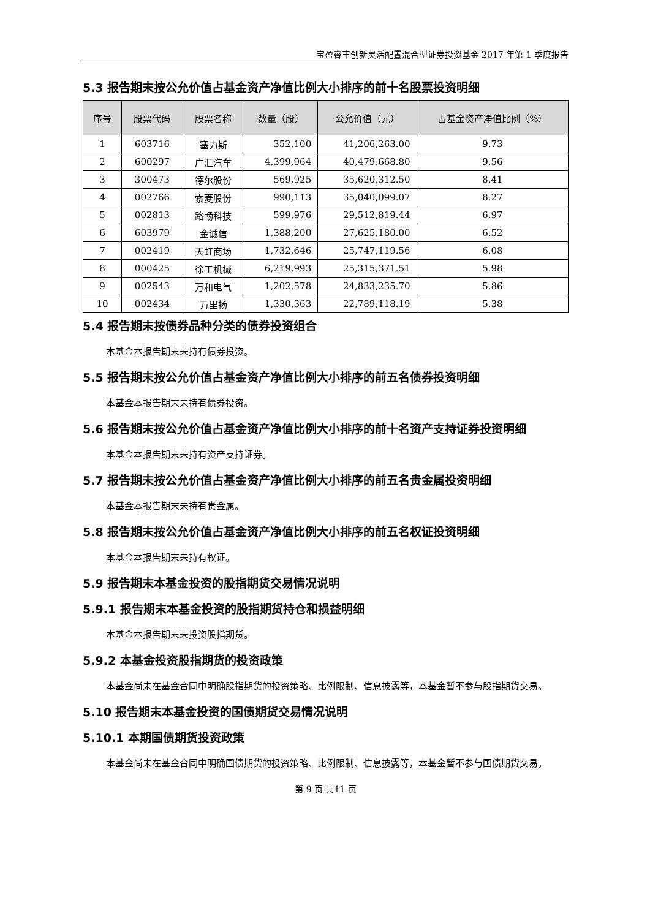宝盈睿丰创新灵活配置混合型证券投资基金 2017 年第 1 季度报告
5.3 报告期末按公允价值占基金资产净值比例大小排序的前十名股票投资明细
| 序号 | 股票代码 | 股票名称 | 数量（股） | 公允价值（元） | 占基金资产净值比例（%） |
| --- | --- | --- | --- | --- | --- |
| 1 | 603716 | 塞力斯 | 352,100 | 41,206,263.00 | 9.73 |
| 2 | 600297 | 广汇汽车 | 4,399,964 | 40,479,668.80 | 9.56 |
| 3 | 300473 | 德尔股份 | 569,925 | 35,620,312.50 | 8.41 |
| 4 | 002766 | 索菱股份 | 990,113 | 35,040,099.07 | 8.27 |
| 5 | 002813 | 路畅科技 | 599,976 | 29,512,819.44 | 6.97 |
| 6 | 603979 | 金诚信 | 1,388,200 | 27,625,180.00 | 6.52 |
| 7 | 002419 | 天虹商场 | 1,732,646 | 25,747,119.56 | 6.08 |
| 8 | 000425 | 徐工机械 | 6,219,993 | 25,315,371.51 | 5.98 |
| 9 | 002543 | 万和电气 | 1,202,578 | 24,833,235.70 | 5.86 |
| 10 | 002434 | 万里扬 | 1,330,363 | 22,789,118.19 | 5.38 |
5.4 报告期末按债券品种分类的债券投资组合
本基金本报告期末未持有债券投资。
5.5 报告期末按公允价值占基金资产净值比例大小排序的前五名债券投资明细
本基金本报告期末未持有债券投资。
5.6 报告期末按公允价值占基金资产净值比例大小排序的前十名资产支持证券投资明细
本基金本报告期末未持有资产支持证券。
5.7 报告期末按公允价值占基金资产净值比例大小排序的前五名贵金属投资明细
本基金本报告期末未持有贵金属。
5.8 报告期末按公允价值占基金资产净值比例大小排序的前五名权证投资明细
本基金本报告期末未持有权证。
5.9 报告期末本基金投资的股指期货交易情况说明
5.9.1 报告期末本基金投资的股指期货持仓和损益明细
本基金本报告期末未投资股指期货。
5.9.2 本基金投资股指期货的投资政策
本基金尚未在基金合同中明确股指期货的投资策略、比例限制、信息披露等，本基金暂不参与股指期货交易。
5.10 报告期末本基金投资的国债期货交易情况说明
5.10.1 本期国债期货投资政策
本基金尚未在基金合同中明确国债期货的投资策略、比例限制、信息披露等，本基金暂不参与国债期货交易。
第 9 页 共11 页